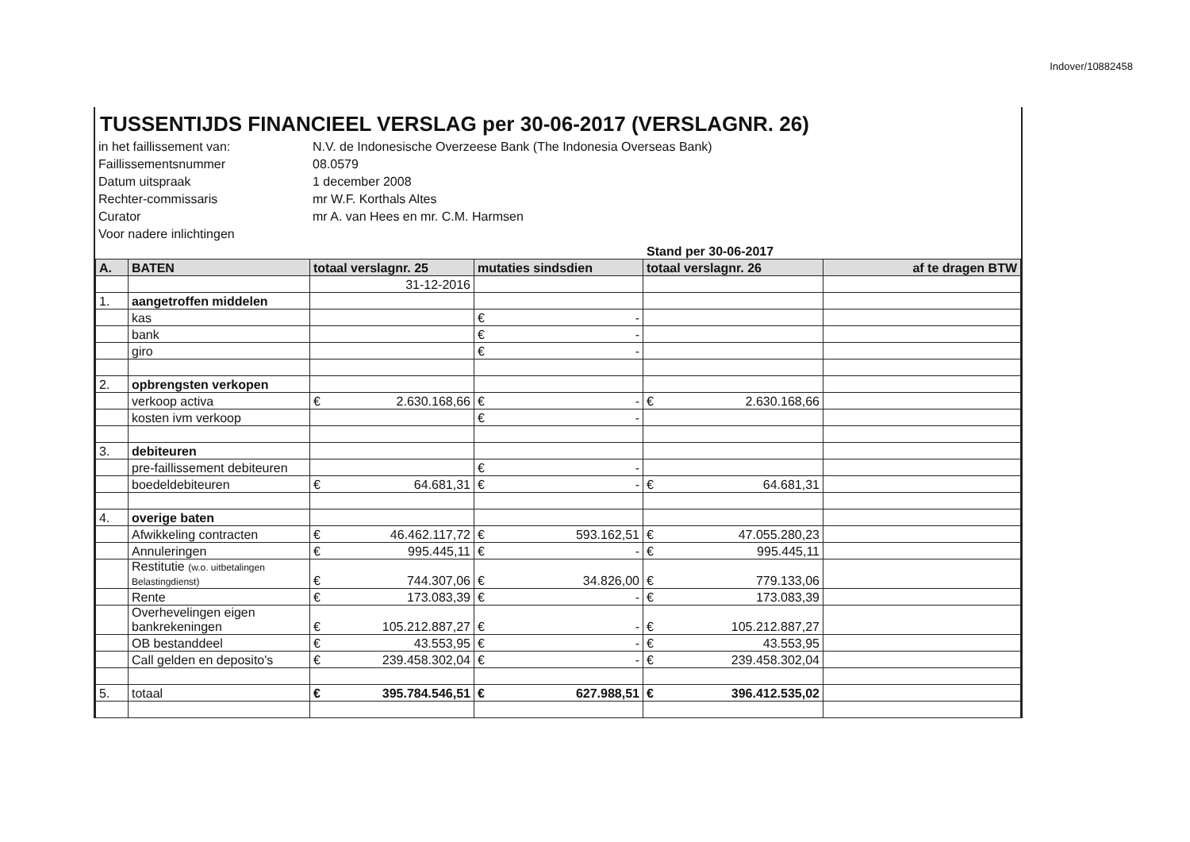Indover/10882458
TUSSENTIJDS FINANCIEEL VERSLAG per 30-06-2017 (VERSLAGNR. 26)
in het faillissement van:
N.V. de Indonesische Overzeese Bank (The Indonesia Overseas Bank)
Faillissementsnummer
08.0579
Datum uitspraak
1 december 2008
Rechter-commissaris
mr W.F. Korthals Altes
Curator
mr A. van Hees en mr. C.M. Harmsen
Voor nadere inlichtingen
Stand per 30-06-2017
| A. | BATEN | totaal verslagnr. 25 | mutaties sindsdien | totaal verslagnr. 26 | af te dragen BTW |
| --- | --- | --- | --- | --- | --- |
| | | 31-12-2016 | | | |
| 1. | aangetroffen middelen | | | | |
| | kas | | € - | | |
| | bank | | € - | | |
| | giro | | € - | | |
| 2. | opbrengsten verkopen | | | | |
| | verkoop activa | € 2.630.168,66 | € - | € 2.630.168,66 | |
| | kosten ivm verkoop | | € - | | |
| 3. | debiteuren | | | | |
| | pre-faillissement debiteuren | | € - | | |
| | boedeldebiteuren | € 64.681,31 | € - | € 64.681,31 | |
| 4. | overige baten | | | | |
| | Afwikkeling contracten | € 46.462.117,72 | € 593.162,51 | € 47.055.280,23 | |
| | Annuleringen | € 995.445,11 | € - | € 995.445,11 | |
| | Restitutie (w.o. uitbetalingen Belastingdienst) | € 744.307,06 | € 34.826,00 | € 779.133,06 | |
| | Rente | € 173.083,39 | € - | € 173.083,39 | |
| | Overhevelingen eigen bankrekeningen | € 105.212.887,27 | € - | € 105.212.887,27 | |
| | OB bestanddeel | € 43.553,95 | € - | € 43.553,95 | |
| | Call gelden en deposito's | € 239.458.302,04 | € - | € 239.458.302,04 | |
| 5. | totaal | € 395.784.546,51 | € 627.988,51 | € 396.412.535,02 | |